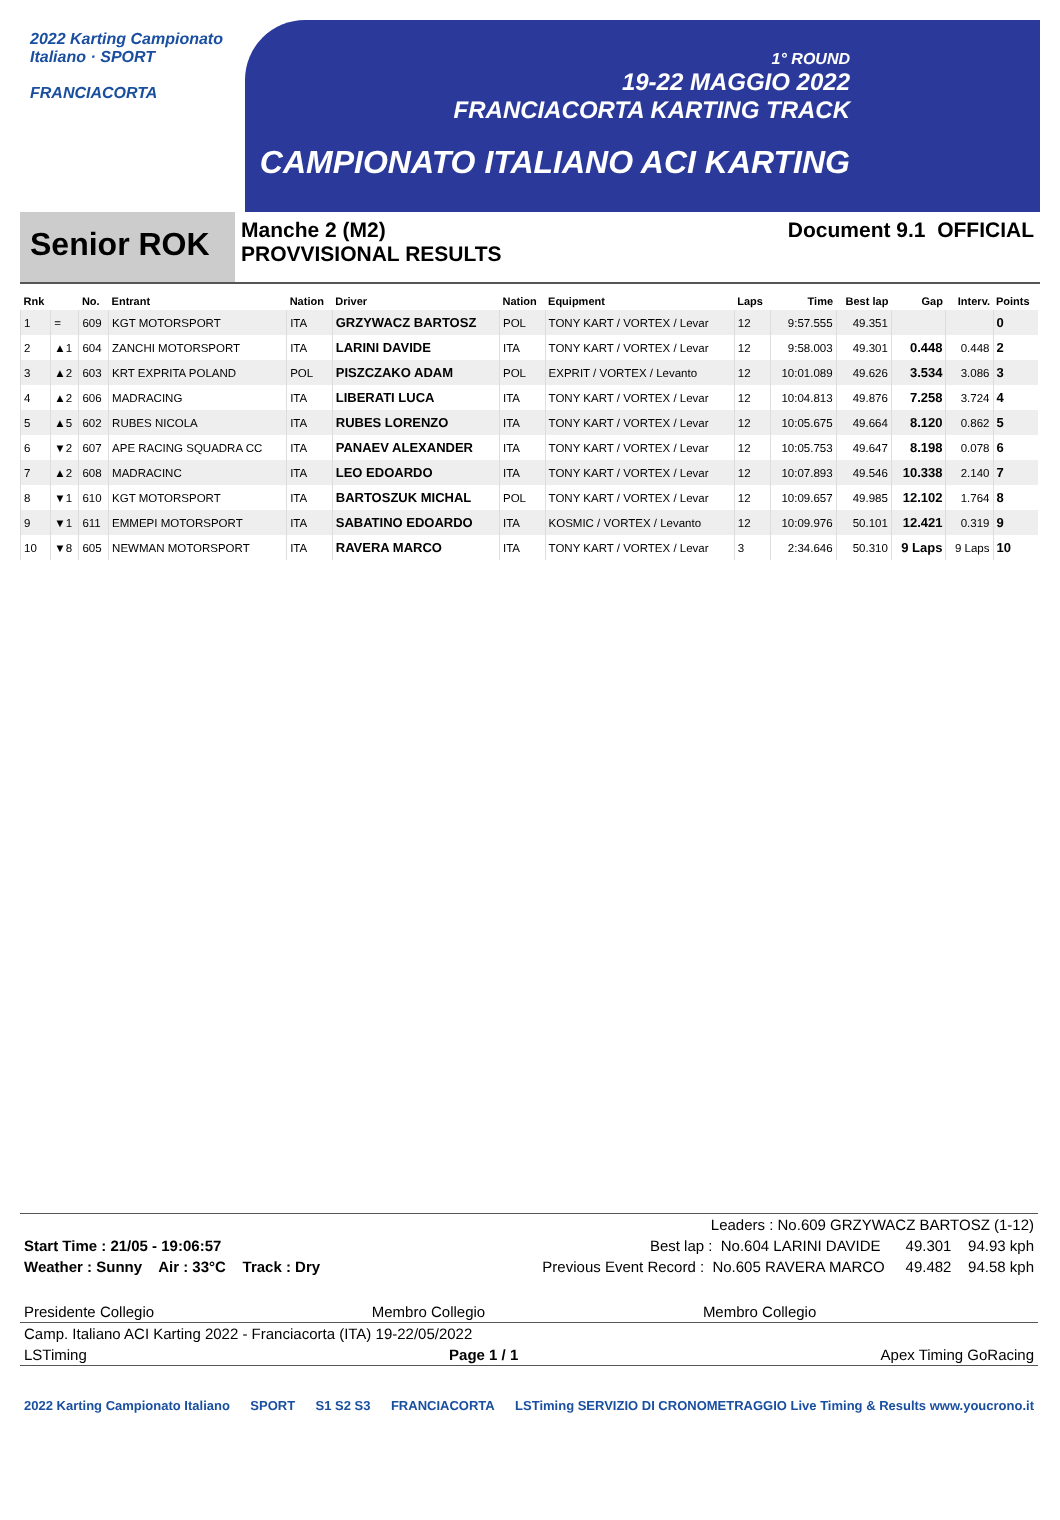2022 Karting Campionato Italiano · SPORT
FRANCIACORTA
1° ROUND
19-22 MAGGIO 2022
FRANCIACORTA KARTING TRACK
CAMPIONATO ITALIANO ACI KARTING
Senior ROK
Manche 2 (M2)
PROVVISIONAL RESULTS
Document 9.1 OFFICIAL
| Rnk | | No. | Entrant | Nation | Driver | Nation | Equipment | Laps | Time | Best lap | Gap | Interv. | Points |
| --- | --- | --- | --- | --- | --- | --- | --- | --- | --- | --- | --- | --- | --- |
| 1 | = | 609 | KGT MOTORSPORT | ITA | GRZYWACZ BARTOSZ | POL | TONY KART / VORTEX / Levar | 12 | 9:57.555 | 49.351 | | | 0 |
| 2 | ▲1 | 604 | ZANCHI MOTORSPORT | ITA | LARINI DAVIDE | ITA | TONY KART / VORTEX / Levar | 12 | 9:58.003 | 49.301 | 0.448 | 0.448 | 2 |
| 3 | ▲2 | 603 | KRT EXPRITA POLAND | POL | PISZCZAKO ADAM | POL | EXPRIT / VORTEX / Levanto | 12 | 10:01.089 | 49.626 | 3.534 | 3.086 | 3 |
| 4 | ▲2 | 606 | MADRACING | ITA | LIBERATI LUCA | ITA | TONY KART / VORTEX / Levar | 12 | 10:04.813 | 49.876 | 7.258 | 3.724 | 4 |
| 5 | ▲5 | 602 | RUBES NICOLA | ITA | RUBES LORENZO | ITA | TONY KART / VORTEX / Levar | 12 | 10:05.675 | 49.664 | 8.120 | 0.862 | 5 |
| 6 | ▼2 | 607 | APE RACING SQUADRA CC | ITA | PANAEV ALEXANDER | ITA | TONY KART / VORTEX / Levar | 12 | 10:05.753 | 49.647 | 8.198 | 0.078 | 6 |
| 7 | ▲2 | 608 | MADRACINC | ITA | LEO EDOARDO | ITA | TONY KART / VORTEX / Levar | 12 | 10:07.893 | 49.546 | 10.338 | 2.140 | 7 |
| 8 | ▼1 | 610 | KGT MOTORSPORT | ITA | BARTOSZUK MICHAL | POL | TONY KART / VORTEX / Levar | 12 | 10:09.657 | 49.985 | 12.102 | 1.764 | 8 |
| 9 | ▼1 | 611 | EMMEPI MOTORSPORT | ITA | SABATINO EDOARDO | ITA | KOSMIC / VORTEX / Levanto | 12 | 10:09.976 | 50.101 | 12.421 | 0.319 | 9 |
| 10 | ▼8 | 605 | NEWMAN MOTORSPORT | ITA | RAVERA MARCO | ITA | TONY KART / VORTEX / Levar | 3 | 2:34.646 | 50.310 | 9 Laps | 9 Laps | 10 |
Leaders : No.609 GRZYWACZ BARTOSZ (1-12)
Start Time : 21/05 - 19:06:57 Best lap : No.604 LARINI DAVIDE 49.301 94.93 kph
Weather : Sunny Air : 33°C Track : Dry Previous Event Record : No.605 RAVERA MARCO 49.482 94.58 kph
Presidente Collegio Membro Collegio Membro Collegio
Camp. Italiano ACI Karting 2022 - Franciacorta (ITA) 19-22/05/2022
LSTiming Page 1 / 1 Apex Timing GoRacing
2022 Karting Campionato Italiano SPORT S1 S2 S3 FRANCIACORTA LSTiming SERVIZIO DI CRONOMETRAGGIO Live Timing & Results www.youcrono.it